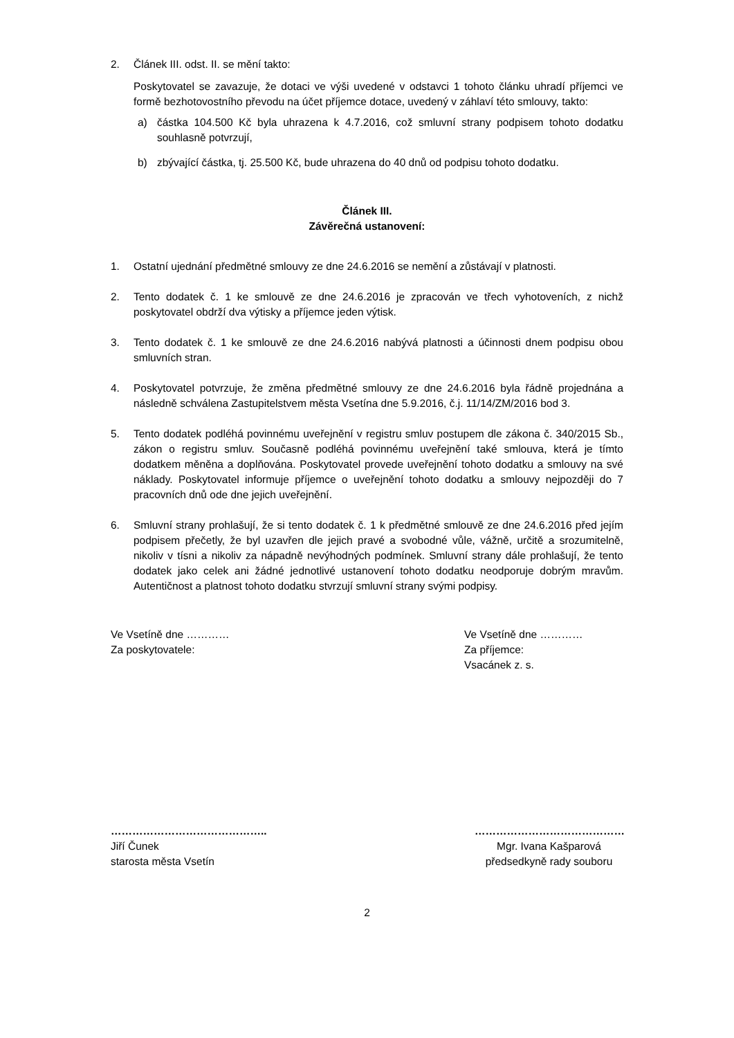2. Článek III. odst. II. se mění takto:
Poskytovatel se zavazuje, že dotaci ve výši uvedené v odstavci 1 tohoto článku uhradí příjemci ve formě bezhotovostního převodu na účet příjemce dotace, uvedený v záhlaví této smlouvy, takto:
a) částka 104.500 Kč byla uhrazena k 4.7.2016, což smluvní strany podpisem tohoto dodatku souhlasně potvrzují,
b) zbývající částka, tj. 25.500 Kč, bude uhrazena do 40 dnů od podpisu tohoto dodatku.
Článek III.
Závěrečná ustanovení:
1. Ostatní ujednání předmětné smlouvy ze dne 24.6.2016 se nemění a zůstávají v platnosti.
2. Tento dodatek č. 1 ke smlouvě ze dne 24.6.2016 je zpracován ve třech vyhotoveních, z nichž poskytovatel obdrží dva výtisky a příjemce jeden výtisk.
3. Tento dodatek č. 1 ke smlouvě ze dne 24.6.2016 nabývá platnosti a účinnosti dnem podpisu obou smluvních stran.
4. Poskytovatel potvrzuje, že změna předmětné smlouvy ze dne 24.6.2016 byla řádně projednána a následně schválena Zastupitelstvem města Vsetína dne 5.9.2016, č.j. 11/14/ZM/2016 bod 3.
5. Tento dodatek podléhá povinnému uveřejnění v registru smluv postupem dle zákona č. 340/2015 Sb., zákon o registru smluv. Současně podléhá povinnému uveřejnění také smlouva, která je tímto dodatkem měněna a doplňována. Poskytovatel provede uveřejnění tohoto dodatku a smlouvy na své náklady. Poskytovatel informuje příjemce o uveřejnění tohoto dodatku a smlouvy nejpozději do 7 pracovních dnů ode dne jejich uveřejnění.
6. Smluvní strany prohlašují, že si tento dodatek č. 1 k předmětné smlouvě ze dne 24.6.2016 před jejím podpisem přečetly, že byl uzavřen dle jejich pravé a svobodné vůle, vážně, určitě a srozumitelně, nikoliv v tísni a nikoliv za nápadně nevýhodných podmínek. Smluvní strany dále prohlašují, že tento dodatek jako celek ani žádné jednotlivé ustanovení tohoto dodatku neodporuje dobrým mravům. Autentičnost a platnost tohoto dodatku stvrzují smluvní strany svými podpisy.
Ve Vsetíně dne …………
Za poskytovatele:
Ve Vsetíně dne …………
Za příjemce:
Vsacánek z. s.
……………………………………..
Jiří Čunek
starosta města Vsetín
……………………………………
Mgr. Ivana Kašparová
předsedkyně rady souboru
2